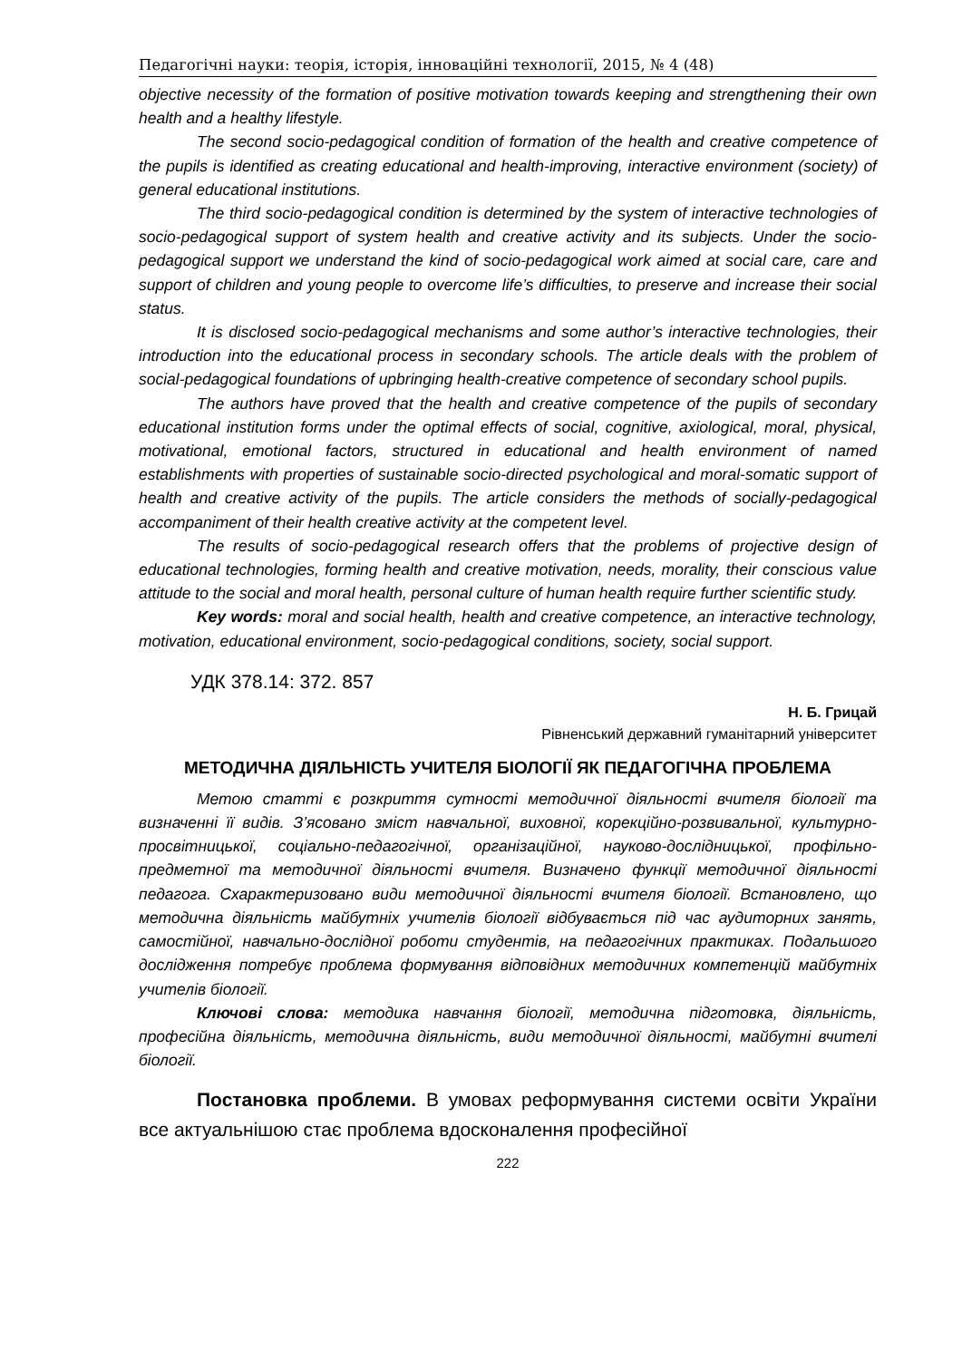Педагогічні науки: теорія, історія, інноваційні технології, 2015, № 4 (48)
objective necessity of the formation of positive motivation towards keeping and strengthening their own health and a healthy lifestyle.
The second socio-pedagogical condition of formation of the health and creative competence of the pupils is identified as creating educational and health-improving, interactive environment (society) of general educational institutions.
The third socio-pedagogical condition is determined by the system of interactive technologies of socio-pedagogical support of system health and creative activity and its subjects. Under the socio-pedagogical support we understand the kind of socio-pedagogical work aimed at social care, care and support of children and young people to overcome life’s difficulties, to preserve and increase their social status.
It is disclosed socio-pedagogical mechanisms and some author’s interactive technologies, their introduction into the educational process in secondary schools. The article deals with the problem of social-pedagogical foundations of upbringing health-creative competence of secondary school pupils.
The authors have proved that the health and creative competence of the pupils of secondary educational institution forms under the optimal effects of social, cognitive, axiological, moral, physical, motivational, emotional factors, structured in educational and health environment of named establishments with properties of sustainable socio-directed psychological and moral-somatic support of health and creative activity of the pupils. The article considers the methods of socially-pedagogical accompaniment of their health creative activity at the competent level.
The results of socio-pedagogical research offers that the problems of projective design of educational technologies, forming health and creative motivation, needs, morality, their conscious value attitude to the social and moral health, personal culture of human health require further scientific study.
Key words: moral and social health, health and creative competence, an interactive technology, motivation, educational environment, socio-pedagogical conditions, society, social support.
УДК 378.14: 372. 857
Н. Б. Грицай
Рівненський державний гуманітарний університет
МЕТОДИЧНА ДІЯЛЬНІСТЬ УЧИТЕЛЯ БІОЛОГІЇ ЯК ПЕДАГОГІЧНА ПРОБЛЕМА
Метою статті є розкриття сутності методичної діяльності вчителя біології та визначенні її видів. З’ясовано зміст навчальної, виховної, корекційно-розвивальної, культурно-просвітницької, соціально-педагогічної, організаційної, науково-дослідницької, профільно-предметної та методичної діяльності вчителя. Визначено функції методичної діяльності педагога. Схарактеризовано види методичної діяльності вчителя біології. Встановлено, що методична діяльність майбутніх учителів біології відбувається під час аудиторних занять, самостійної, навчально-дослідної роботи студентів, на педагогічних практиках. Подальшого дослідження потребує проблема формування відповідних методичних компетенцій майбутніх учителів біології.
Ключові слова: методика навчання біології, методична підготовка, діяльність, професійна діяльність, методична діяльність, види методичної діяльності, майбутні вчителі біології.
Постановка проблеми. В умовах реформування системи освіти України все актуальнішою стає проблема вдосконалення професійної
222